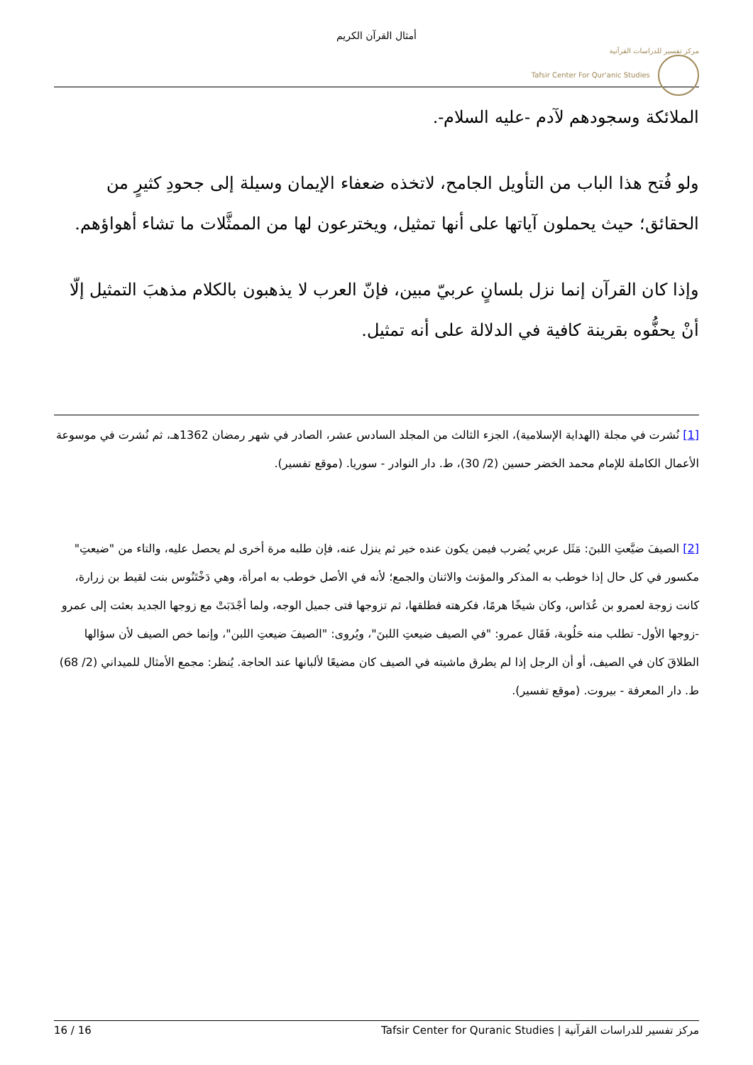أمثال القرآن الكريم
مركز تفسير للدراسات القرآنية
Tafsir Center For Qur'anic Studies
الملائكة وسجودهم لآدم -عليه السلام-.
ولو فُتح هذا الباب من التأويل الجامح، لاتخذه ضعفاء الإيمان وسيلة إلى جحودِ كثيرٍ من الحقائق؛ حيث يحملون آياتها على أنها تمثيل، ويخترعون لها من الممثَّلات ما تشاء أهواؤهم.
وإذا كان القرآن إنما نزل بلسانٍ عربيّ مبين، فإنّ العرب لا يذهبون بالكلام مذهبَ التمثيل إلّا أنْ يحفُّوه بقرينة كافية في الدلالة على أنه تمثيل.
[1] نُشرت في مجلة (الهداية الإسلامية)، الجزء الثالث من المجلد السادس عشر، الصادر في شهر رمضان 1362هـ، ثم نُشرت في موسوعة الأعمال الكاملة للإمام محمد الخضر حسين (2/ 30)، ط. دار النوادر - سوريا. (موقع تفسير).
[2] الصيفَ ضيَّعتِ اللبنَ: مَثَل عربي يُضرب فيمن يكون عنده خير ثم ينزل عنه، فإن طلبه مرة أخرى لم يحصل عليه، والتاء من "ضيعتِ" مكسور في كل حال إذا خوطب به المذكر والمؤنث والاثنان والجمع؛ لأنه في الأصل خوطب به امرأة، وهي دَخْتَنُوس بنت لقيط بن زرارة، كانت زوجة لعمرو بن عُدَاس، وكان شيخًا هرمًا، فكرهته فطلقها، ثم تزوجها فتى جميل الوجه، ولما أجْدَبَتْ مع زوجها الجديد بعثت إلى عمرو -زوجها الأول- تطلب منه حَلُوبة، فَقَال عمرو: "في الصيف ضيعتِ اللبنَ"، ويُروى: "الصيفَ ضيعتِ اللبن"، وإنما خص الصيف لأن سؤالها الطلاقَ كان في الصيف، أو أن الرجل إذا لم يطرق ماشيته في الصيف كان مضيعًا لألبانها عند الحاجة. يُنظر: مجمع الأمثال للميداني (2/ 68) ط. دار المعرفة - بيروت. (موقع تفسير).
16 / 16 Tafsir Center for Quranic Studies | مركز تفسير للدراسات القرآنية